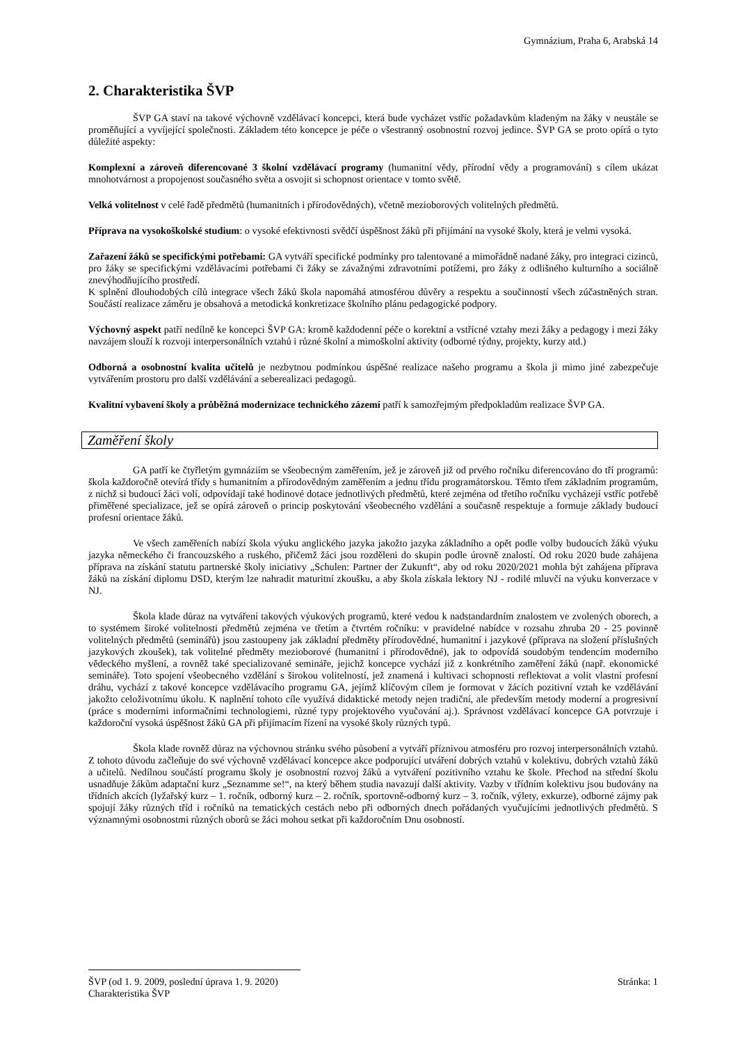Gymnázium, Praha 6, Arabská 14
2. Charakteristika ŠVP
ŠVP GA staví na takové výchovně vzdělávací koncepci, která bude vycházet vstříc požadavkům kladeným na žáky v neustále se proměňující a vyvíjející společnosti. Základem této koncepce je péče o všestranný osobnostní rozvoj jedince. ŠVP GA se proto opírá o tyto důležité aspekty:
Komplexní a zároveň diferencované 3 školní vzdělávací programy (humanitní vědy, přírodní vědy a programování) s cílem ukázat mnohotvárnost a propojenost současného světa a osvojit si schopnost orientace v tomto světě.
Velká volitelnost v celé řadě předmětů (humanitních i přírodovědných), včetně mezioborových volitelných předmětů.
Příprava na vysokoškolské studium: o vysoké efektivnosti svědčí úspěšnost žáků při přijímání na vysoké školy, která je velmi vysoká.
Zařazení žáků se specifickými potřebami: GA vytváří specifické podmínky pro talentované a mimořádně nadané žáky, pro integraci cizinců, pro žáky se specifickými vzdělávacími potřebami či žáky se závažnými zdravotními potížemi, pro žáky z odlišného kulturního a sociálně znevýhodňujícího prostředí.
K splnění dlouhodobých cílů integrace všech žáků škola napomáhá atmosférou důvěry a respektu a součinností všech zúčastněných stran. Součástí realizace záměru je obsahová a metodická konkretizace školního plánu pedagogické podpory.
Výchovný aspekt patří nedílně ke koncepci ŠVP GA: kromě každodenní péče o korektní a vstřícné vztahy mezi žáky a pedagogy i mezi žáky navzájem slouží k rozvoji interpersonálních vztahů i různé školní a mimoškolní aktivity (odborné týdny, projekty, kurzy atd.)
Odborná a osobnostní kvalita učitelů je nezbytnou podmínkou úspěšné realizace našeho programu a škola ji mimo jiné zabezpečuje vytvářením prostoru pro další vzdělávání a seberealizaci pedagogů.
Kvalitní vybavení školy a průběžná modernizace technického zázemí patří k samozřejmým předpokladům realizace ŠVP GA.
Zaměření školy
GA patří ke čtyřletým gymnáziím se všeobecným zaměřením, jež je zároveň již od prvého ročníku diferencováno do tří programů: škola každoročně otevírá třídy s humanitním a přírodovědným zaměřením a jednu třídu programátorskou. Těmto třem základním programům, z nichž si budoucí žáci volí, odpovídají také hodinové dotace jednotlivých předmětů, které zejména od třetího ročníku vycházejí vstříc potřebě přiměřené specializace, jež se opírá zároveň o princip poskytování všeobecného vzdělání a současně respektuje a formuje základy budoucí profesní orientace žáků.
Ve všech zaměřeních nabízí škola výuku anglického jazyka jakožto jazyka základního a opět podle volby budoucích žáků výuku jazyka německého či francouzského a ruského, přičemž žáci jsou rozděleni do skupin podle úrovně znalostí. Od roku 2020 bude zahájena příprava na získání statutu partnerské školy iniciativy „Schulen: Partner der Zukunft“, aby od roku 2020/2021 mohla být zahájena příprava žáků na získání diplomu DSD, kterým lze nahradit maturitní zkoušku, a aby škola získala lektory NJ - rodilé mluvčí na výuku konverzace v NJ.
Škola klade důraz na vytváření takových výukových programů, které vedou k nadstandardním znalostem ve zvolených oborech, a to systémem široké volitelnosti předmětů zejména ve třetím a čtvrtém ročníku: v pravidelné nabídce v rozsahu zhruba 20 - 25 povinně volitelných předmětů (seminářů) jsou zastoupeny jak základní předměty přírodovědné, humanitní i jazykové (příprava na složení příslušných jazykových zkoušek), tak volitelné předměty mezioborové (humanitní i přírodovědné), jak to odpovídá soudobým tendencím moderního vědeckého myšlení, a rovněž také specializované semináře, jejichž koncepce vychází již z konkrétního zaměření žáků (např. ekonomické semináře). Toto spojení všeobecného vzdělání s širokou volitelností, jež znamená i kultivaci schopnosti reflektovat a volit vlastní profesní dráhu, vychází z takové koncepce vzdělávacího programu GA, jejímž klíčovým cílem je formovat v žácích pozitivní vztah ke vzdělávání jakožto celoživotnímu úkolu. K naplnění tohoto cíle využívá didaktické metody nejen tradiční, ale především metody moderní a progresivní (práce s moderními informačními technologiemi, různé typy projektového vyučování aj.). Správnost vzdělávací koncepce GA potvrzuje i každoroční vysoká úspěšnost žáků GA při přijímacím řízení na vysoké školy různých typů.
Škola klade rovněž důraz na výchovnou stránku svého působení a vytváří příznivou atmosféru pro rozvoj interpersonálních vztahů. Z tohoto důvodu začleňuje do své výchovně vzdělávací koncepce akce podporující utváření dobrých vztahů v kolektivu, dobrých vztahů žáků a učitelů. Nedílnou součástí programu školy je osobnostní rozvoj žáků a vytváření pozitivního vztahu ke škole. Přechod na střední školu usnadňuje žákům adaptační kurz „Seznamme se!“, na který během studia navazují další aktivity. Vazby v třídním kolektivu jsou budovány na třídních akcích (lyžařský kurz – 1. ročník, odborný kurz – 2. ročník, sportovně-odborný kurz – 3. ročník, výlety, exkurze), odborné zájmy pak spojují žáky různých tříd i ročníků na tematických cestách nebo při odborných dnech pořádaných vyučujícími jednotlivých předmětů. S významnými osobnostmi různých oborů se žáci mohou setkat při každoročním Dnu osobností.
ŠVP (od 1. 9. 2009, poslední úprava 1. 9. 2020) Stránka: 1
Charakteristika ŠVP